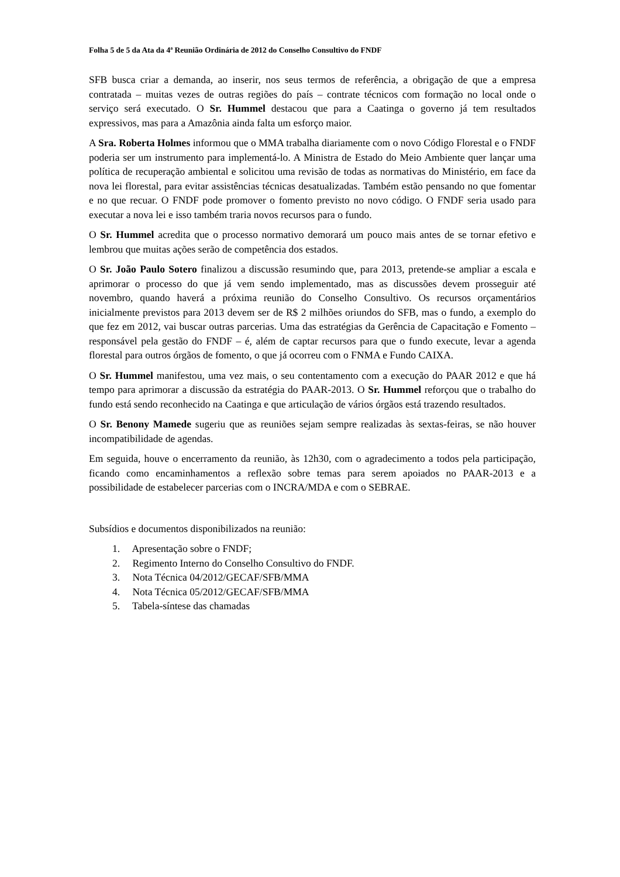Folha 5 de 5 da Ata da 4ª Reunião Ordinária de 2012 do Conselho Consultivo do FNDF
SFB busca criar a demanda, ao inserir, nos seus termos de referência, a obrigação de que a empresa contratada – muitas vezes de outras regiões do país – contrate técnicos com formação no local onde o serviço será executado. O Sr. Hummel destacou que para a Caatinga o governo já tem resultados expressivos, mas para a Amazônia ainda falta um esforço maior.
A Sra. Roberta Holmes informou que o MMA trabalha diariamente com o novo Código Florestal e o FNDF poderia ser um instrumento para implementá-lo. A Ministra de Estado do Meio Ambiente quer lançar uma política de recuperação ambiental e solicitou uma revisão de todas as normativas do Ministério, em face da nova lei florestal, para evitar assistências técnicas desatualizadas. Também estão pensando no que fomentar e no que recuar. O FNDF pode promover o fomento previsto no novo código. O FNDF seria usado para executar a nova lei e isso também traria novos recursos para o fundo.
O Sr. Hummel acredita que o processo normativo demorará um pouco mais antes de se tornar efetivo e lembrou que muitas ações serão de competência dos estados.
O Sr. João Paulo Sotero finalizou a discussão resumindo que, para 2013, pretende-se ampliar a escala e aprimorar o processo do que já vem sendo implementado, mas as discussões devem prosseguir até novembro, quando haverá a próxima reunião do Conselho Consultivo. Os recursos orçamentários inicialmente previstos para 2013 devem ser de R$ 2 milhões oriundos do SFB, mas o fundo, a exemplo do que fez em 2012, vai buscar outras parcerias. Uma das estratégias da Gerência de Capacitação e Fomento – responsável pela gestão do FNDF – é, além de captar recursos para que o fundo execute, levar a agenda florestal para outros órgãos de fomento, o que já ocorreu com o FNMA e Fundo CAIXA.
O Sr. Hummel manifestou, uma vez mais, o seu contentamento com a execução do PAAR 2012 e que há tempo para aprimorar a discussão da estratégia do PAAR-2013. O Sr. Hummel reforçou que o trabalho do fundo está sendo reconhecido na Caatinga e que articulação de vários órgãos está trazendo resultados.
O Sr. Benony Mamede sugeriu que as reuniões sejam sempre realizadas às sextas-feiras, se não houver incompatibilidade de agendas.
Em seguida, houve o encerramento da reunião, às 12h30, com o agradecimento a todos pela participação, ficando como encaminhamentos a reflexão sobre temas para serem apoiados no PAAR-2013 e a possibilidade de estabelecer parcerias com o INCRA/MDA e com o SEBRAE.
Subsídios e documentos disponibilizados na reunião:
1. Apresentação sobre o FNDF;
2. Regimento Interno do Conselho Consultivo do FNDF.
3. Nota Técnica 04/2012/GECAF/SFB/MMA
4. Nota Técnica 05/2012/GECAF/SFB/MMA
5. Tabela-síntese das chamadas